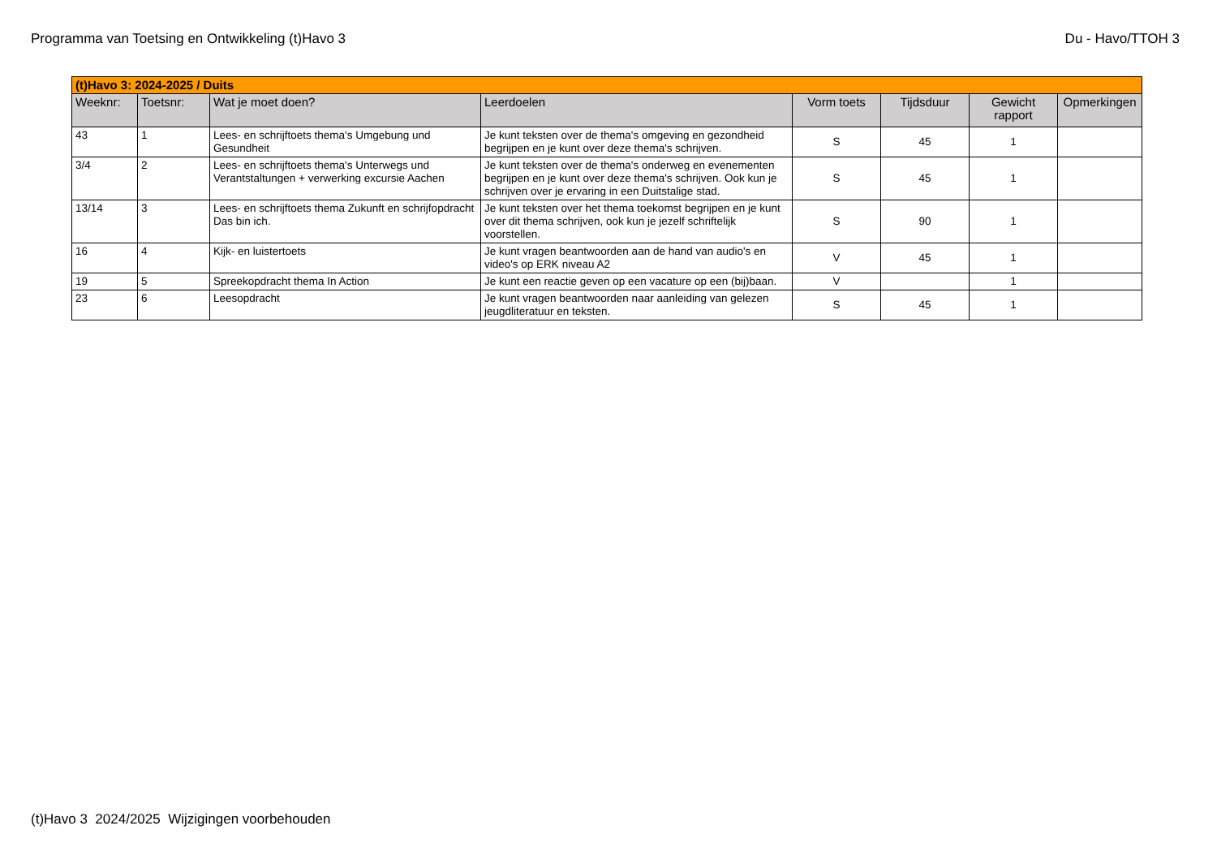Programma van Toetsing en Ontwikkeling (t)Havo 3 Du - Havo/TTOH 3
| (t)Havo 3: 2024-2025 / Duits | | | | | | | |
| Weeknr: | Toetsnr: | Wat je moet doen? | Leerdoelen | Vorm toets | Tijdsduur | Gewicht rapport | Opmerkingen |
| 43 | 1 | Lees- en schrijftoets thema's Umgebung und Gesundheit | Je kunt teksten over de thema's omgeving en gezondheid begrijpen en je kunt over deze thema's schrijven. | S | 45 | 1 | |
| 3/4 | 2 | Lees- en schrijftoets thema's Unterwegs und Verantstaltungen + verwerking excursie Aachen | Je kunt teksten over de thema's onderweg en evenementen begrijpen en je kunt over deze thema's schrijven. Ook kun je schrijven over je ervaring in een Duitstalige stad. | S | 45 | 1 | |
| 13/14 | 3 | Lees- en schrijftoets thema Zukunft en schrijfopdracht Das bin ich. | Je kunt teksten over het thema toekomst begrijpen en je kunt over dit thema schrijven, ook kun je jezelf schriftelijk voorstellen. | S | 90 | 1 | |
| 16 | 4 | Kijk- en luistertoets | Je kunt vragen beantwoorden aan de hand van audio's en video's op ERK niveau A2 | V | 45 | 1 | |
| 19 | 5 | Spreekopdracht thema In Action | Je kunt een reactie geven op een vacature op een (bij)baan. | V | | 1 | |
| 23 | 6 | Leesopdracht | Je kunt vragen beantwoorden naar aanleiding van gelezen jeugdliteratuur en teksten. | S | 45 | 1 | |
(t)Havo 3 2024/2025 Wijzigingen voorbehouden